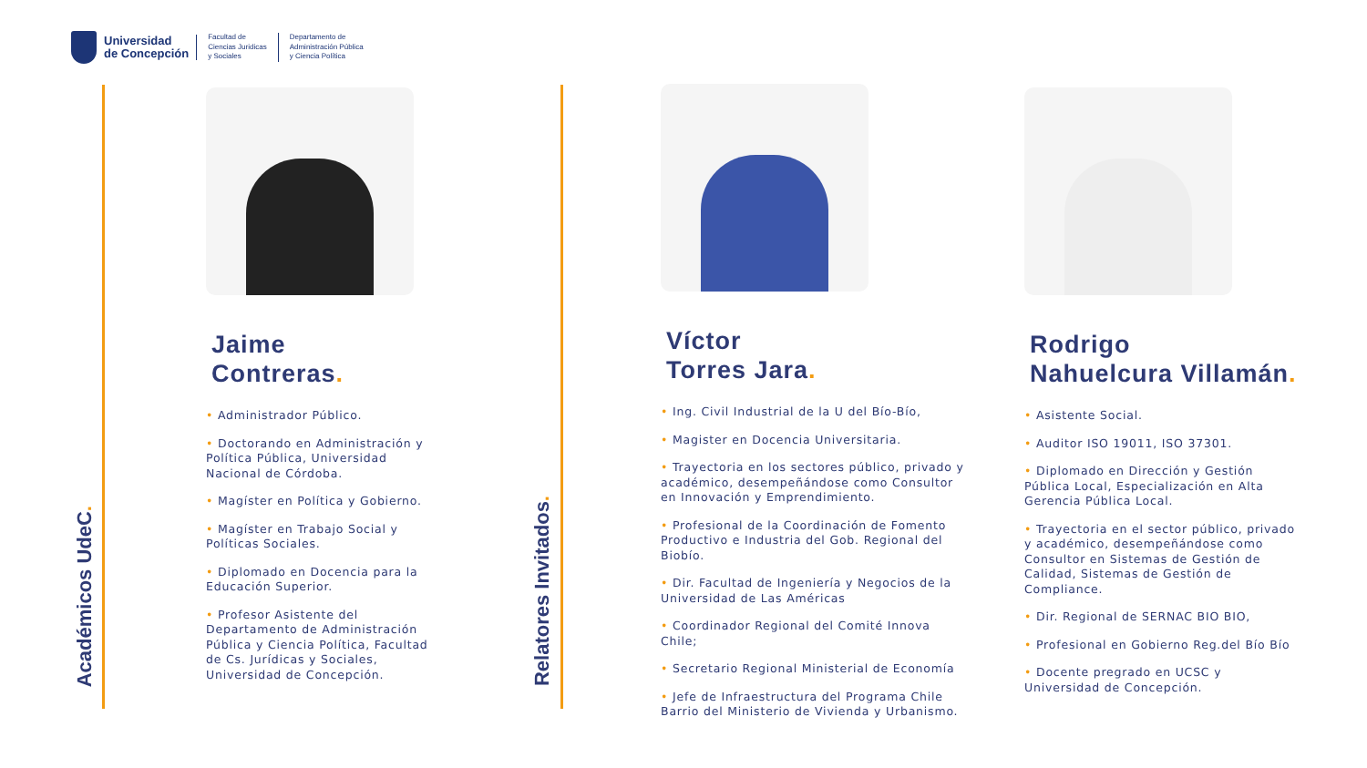Universidad
de Concepción
Facultad de
Ciencias Juridicas
y Sociales
Departamento de
Administración Pública
y Ciencia Política
Académicos UdeC.
Relatores Invitados.
Jaime
Contreras.
• Administrador Público.
• Doctorando en Administración y Política Pública, Universidad Nacional de Córdoba.
• Magíster en Política y Gobierno.
• Magíster en Trabajo Social y Políticas Sociales.
• Diplomado en Docencia para la Educación Superior.
• Profesor Asistente del Departamento de Administración Pública y Ciencia Política, Facultad de Cs. Jurídicas y Sociales, Universidad de Concepción.
Víctor
Torres Jara.
• Ing. Civil Industrial de la U del Bío-Bío,
• Magister en Docencia Universitaria.
• Trayectoria en los sectores público, privado y académico, desempeñándose como Consultor en Innovación y Emprendimiento.
• Profesional de la Coordinación de Fomento Productivo e Industria del Gob. Regional del Biobío.
• Dir. Facultad de Ingeniería y Negocios de la Universidad de Las Américas
• Coordinador Regional del Comité Innova Chile;
• Secretario Regional Ministerial de Economía
• Jefe de Infraestructura del Programa Chile Barrio del Ministerio de Vivienda y Urbanismo.
Rodrigo
Nahuelcura Villamán.
• Asistente Social.
• Auditor ISO 19011, ISO 37301.
• Diplomado en Dirección y Gestión Pública Local, Especialización en Alta Gerencia Pública Local.
• Trayectoria en el sector público, privado y académico, desempeñándose como Consultor en Sistemas de Gestión de Calidad, Sistemas de Gestión de Compliance.
• Dir. Regional de SERNAC BIO BIO,
• Profesional en Gobierno Reg.del Bío Bío
• Docente pregrado en UCSC y Universidad de Concepción.